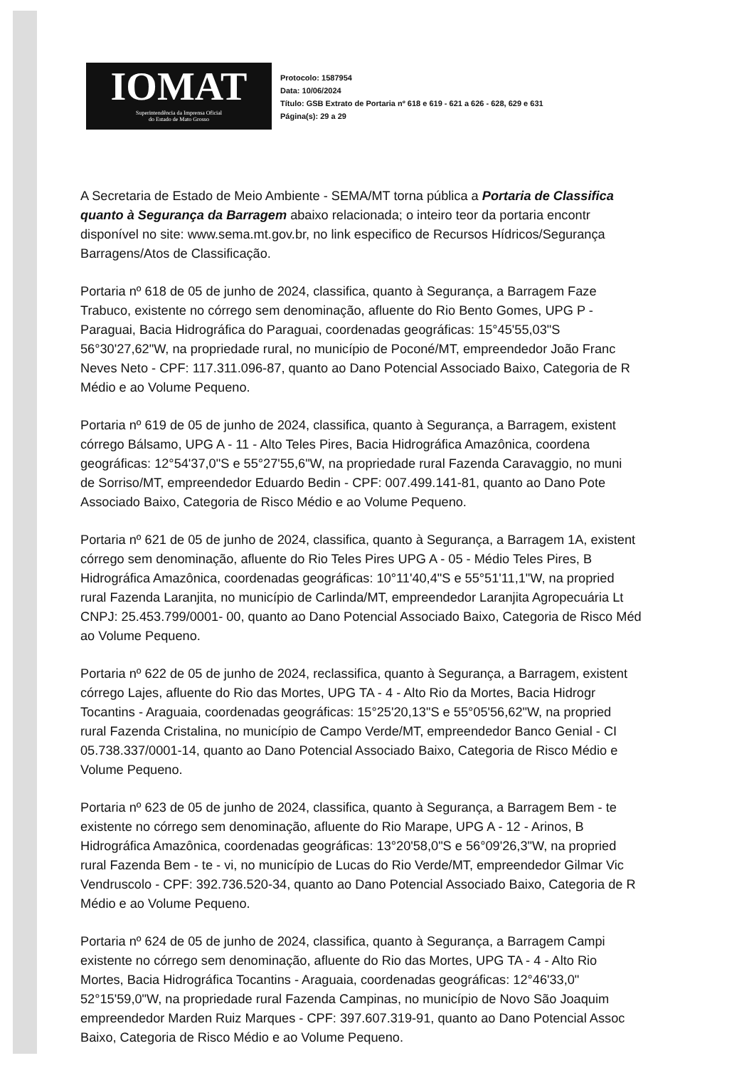IOMAT
Superintendência da Imprensa Oficial
do Estado de Mato Grosso
Protocolo: 1587954
Data: 10/06/2024
Título: GSB Extrato de Portaria nº 618 e 619 - 621 a 626 - 628, 629 e 631
Página(s): 29 a 29
A Secretaria de Estado de Meio Ambiente - SEMA/MT torna pública a Portaria de Classifica
quanto à Segurança da Barragem abaixo relacionada; o inteiro teor da portaria encontr
disponível no site: www.sema.mt.gov.br, no link especifico de Recursos Hídricos/Segurança
Barragens/Atos de Classificação.
Portaria nº 618 de 05 de junho de 2024, classifica, quanto à Segurança, a Barragem Faze
Trabuco, existente no córrego sem denominação, afluente do Rio Bento Gomes, UPG P -
Paraguai, Bacia Hidrográfica do Paraguai, coordenadas geográficas: 15°45'55,03"S
56°30'27,62"W, na propriedade rural, no município de Poconé/MT, empreendedor João Franc
Neves Neto - CPF: 117.311.096-87, quanto ao Dano Potencial Associado Baixo, Categoria de R
Médio e ao Volume Pequeno.
Portaria nº 619 de 05 de junho de 2024, classifica, quanto à Segurança, a Barragem, existent
córrego Bálsamo, UPG A - 11 - Alto Teles Pires, Bacia Hidrográfica Amazônica, coordena
geográficas: 12°54'37,0"S e 55°27'55,6"W, na propriedade rural Fazenda Caravaggio, no muni
de Sorriso/MT, empreendedor Eduardo Bedin - CPF: 007.499.141-81, quanto ao Dano Pote
Associado Baixo, Categoria de Risco Médio e ao Volume Pequeno.
Portaria nº 621 de 05 de junho de 2024, classifica, quanto à Segurança, a Barragem 1A, existent
córrego sem denominação, afluente do Rio Teles Pires UPG A - 05 - Médio Teles Pires, B
Hidrográfica Amazônica, coordenadas geográficas: 10°11'40,4"S e 55°51'11,1"W, na propried
rural Fazenda Laranjita, no município de Carlinda/MT, empreendedor Laranjita Agropecuária Lt
CNPJ: 25.453.799/0001- 00, quanto ao Dano Potencial Associado Baixo, Categoria de Risco Méd
ao Volume Pequeno.
Portaria nº 622 de 05 de junho de 2024, reclassifica, quanto à Segurança, a Barragem, existent
córrego Lajes, afluente do Rio das Mortes, UPG TA - 4 - Alto Rio da Mortes, Bacia Hidrogr
Tocantins - Araguaia, coordenadas geográficas: 15°25'20,13"S e 55°05'56,62"W, na propried
rural Fazenda Cristalina, no município de Campo Verde/MT, empreendedor Banco Genial - CI
05.738.337/0001-14, quanto ao Dano Potencial Associado Baixo, Categoria de Risco Médio e
Volume Pequeno.
Portaria nº 623 de 05 de junho de 2024, classifica, quanto à Segurança, a Barragem Bem - te
existente no córrego sem denominação, afluente do Rio Marape, UPG A - 12 - Arinos, B
Hidrográfica Amazônica, coordenadas geográficas: 13°20'58,0"S e 56°09'26,3"W, na propried
rural Fazenda Bem - te - vi, no município de Lucas do Rio Verde/MT, empreendedor Gilmar Vic
Vendruscolo - CPF: 392.736.520-34, quanto ao Dano Potencial Associado Baixo, Categoria de R
Médio e ao Volume Pequeno.
Portaria nº 624 de 05 de junho de 2024, classifica, quanto à Segurança, a Barragem Campi
existente no córrego sem denominação, afluente do Rio das Mortes, UPG TA - 4 - Alto Rio
Mortes, Bacia Hidrográfica Tocantins - Araguaia, coordenadas geográficas: 12°46'33,0"
52°15'59,0"W, na propriedade rural Fazenda Campinas, no município de Novo São Joaquim
empreendedor Marden Ruiz Marques - CPF: 397.607.319-91, quanto ao Dano Potencial Assoc
Baixo, Categoria de Risco Médio e ao Volume Pequeno.